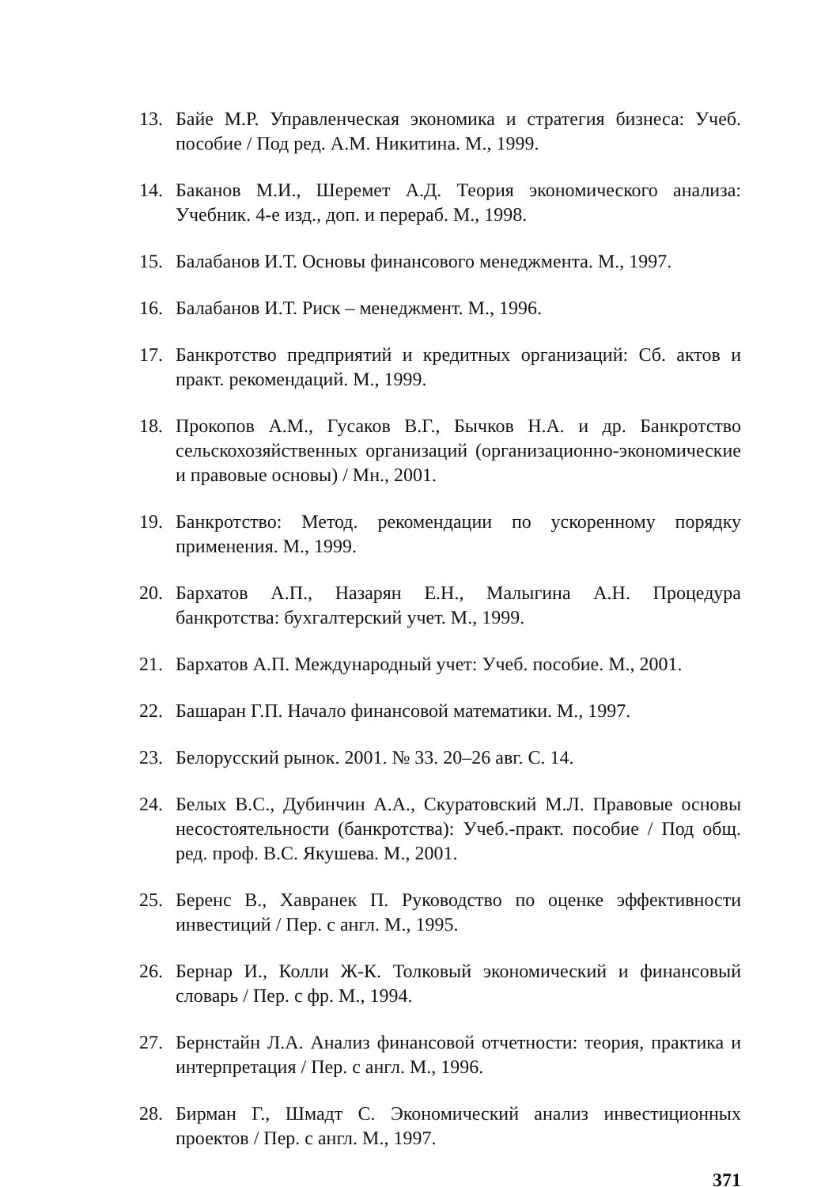13. Байе М.Р. Управленческая экономика и стратегия бизнеса: Учеб. пособие / Под ред. А.М. Никитина. М., 1999.
14. Баканов М.И., Шеремет А.Д. Теория экономического анализа: Учебник. 4-е изд., доп. и перераб. М., 1998.
15. Балабанов И.Т. Основы финансового менеджмента. М., 1997.
16. Балабанов И.Т. Риск – менеджмент. М., 1996.
17. Банкротство предприятий и кредитных организаций: Сб. актов и практ. рекомендаций. М., 1999.
18. Прокопов А.М., Гусаков В.Г., Бычков Н.А. и др. Банкротство сельскохозяйственных организаций (организационно-экономические и правовые основы) / Мн., 2001.
19. Банкротство: Метод. рекомендации по ускоренному порядку применения. М., 1999.
20. Бархатов А.П., Назарян Е.Н., Малыгина А.Н. Процедура банкротства: бухгалтерский учет. М., 1999.
21. Бархатов А.П. Международный учет: Учеб. пособие. М., 2001.
22. Башаран Г.П. Начало финансовой математики. М., 1997.
23. Белорусский рынок. 2001. № 33. 20–26 авг. С. 14.
24. Белых В.С., Дубинчин А.А., Скуратовский М.Л. Правовые основы несостоятельности (банкротства): Учеб.-практ. пособие / Под общ. ред. проф. В.С. Якушева. М., 2001.
25. Беренс В., Хавранек П. Руководство по оценке эффективности инвестиций / Пер. с англ. М., 1995.
26. Бернар И., Колли Ж-К. Толковый экономический и финансовый словарь / Пер. с фр. М., 1994.
27. Бернстайн Л.А. Анализ финансовой отчетности: теория, практика и интерпретация / Пер. с англ. М., 1996.
28. Бирман Г., Шмадт С. Экономический анализ инвестиционных проектов / Пер. с англ. М., 1997.
371